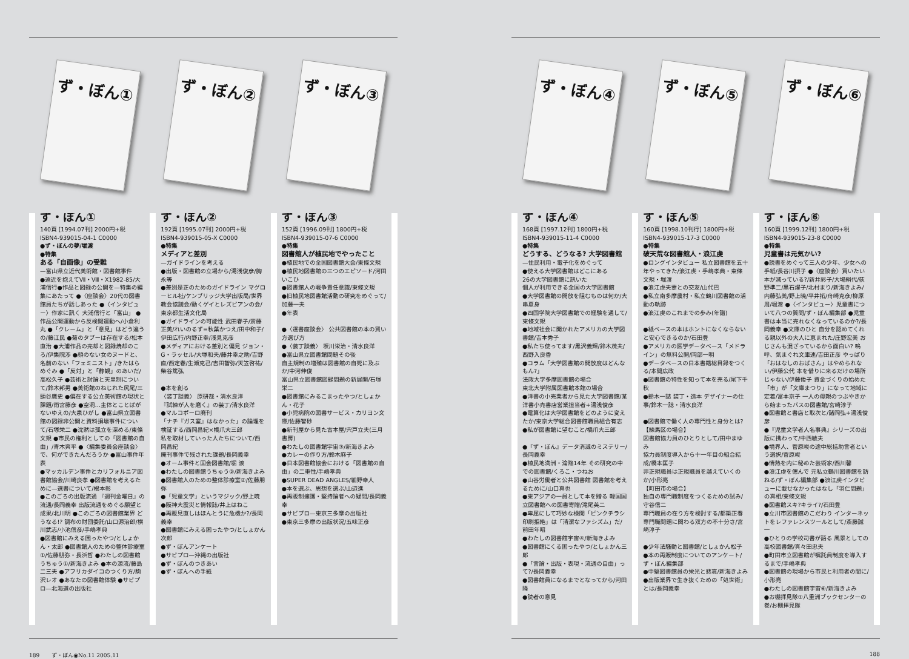ず・ぼん①
ず・ぼん②
ず・ぼん③
ず・ぼん①
140頁 [1994.07刊] 2000円+税
ISBN4-939015-04-1 C0000
●ず・ぼんの夢/堀渡
●特集
ある「自画像」の受難
—富山県立近代美術館・図書館事件
●遠近を抱えてⅦ・Ⅷ・Ⅹ1982-85/大浦信行●作品と図録の公開を—特集の編集にあたって ●〈座談会〉20代の図書館員たちが話しあった ●〈インタビュー〉作家に訊く 大浦信行と「富山」 ●作品公開運動から反検閲運動へ/小倉利丸 ●「クレーム」と「意見」はどう違うの/藤江民 ●菊のタブーは存在する/松本直治 ●大浦作品の売却と図録焼却のころ/伊集院渉 ●顔のない女のヌードと、名前のない「フェミニスト」/きたはらめぐみ ●「反対」と「静観」のあいだ/高松久子 ●芸術と討論と天皇制について/鈴木邦男 ●美術館のねじれた尻尾/三頭谷鷹史 ●偏在する公立美術館の現状と課題/雨宮藤彦 ●空洞…主体とことばがないゆえの/大泉ひがし ●富山県立図書館の図録非公開と資料損壊事件について/石塚栄二 ●沈黙は孤立を深める/東條文規 ●市民の権利としての「図書館の自由」/青木爽平 ●〈編集委員会座談会〉で、何ができたんだろうか ●富山事件年表
●マッカルデン事件とカリフォルニア図書館協会/川崎良孝 ●図書館を考えるために—選書について/根本彰
●このごろの出版流通 『週刊金曜日』の流通/長岡義幸 出版流通をめぐる願望と成果/北川明 ●このごろの図書館業界 どうなる!? 調布の財団委託/山口源治郎/横川武志/小池信彦/手嶋孝典
●図書館にみえる困ったやつ/としょかん・太郎 ●図書館人のための整体診療室①/佐藤朋弥・長浜哲 ●わたしの図書館うちゅう①/新海きよみ ●本の源流/藤島二三夫 ●アフリカダイコのつくり方/駒沢レオ ●あなたの図書館体験 ●サビプロ—北海道の出版社
ず・ぼん②
192頁 [1995.07刊] 2000円+税
ISBN4-939015-05-X C0000
●特集
メディアと差別
—ガイドラインを考える
●出版・図書館の立場から/湯浅俊彦/胸永等
●差別是正のためのガイドライン マグローヒル社/ケンブリッジ大学出版局/世界教会協議会/動くゲイとレズビアンの会/東京都生活文化局
●ガイドラインの可能性 武田春子/斎藤正美/れいのるず=秋葉かつえ/田中和子/伊田広行/内野正幸/浅見克彦
●メディアにおける差別と偏見 ジョン・G・ラッセル/大塚和夫/藤井幸之助/吉野直/西定春/生瀬克己/吉田智弥/天笠啓祐/柴谷篤弘
●本を創る
〈装丁談義〉 原研哉・清水良洋
『試練が人を磨く』の装丁/清水良洋
●マルコポーロ廃刊
「ナチ『ガス室』はなかった」の論理を検証する/西岡昌紀×橋爪大三郎
私を取材していった人たちについて/西岡昌紀
廃刊事件で残された課題/長岡義幸
●オーム事件と国会図書館/堀 渡
●わたしの図書館うちゅう②/新海きよみ
●図書館人のための整体診療室②/佐藤朋弥
●「児童文学」というマジック/野上暁
●阪神大震災と情報誌/井上はねこ
●再販見直しはほんとうに危機か?/長岡義幸
●図書館にみえる困ったやつ/としょかん次郎
●ず・ぼんアンケート
●サビプロ—沖縄の出版社
●ず・ぼんのつきあい
●ず・ぼんへの手紙
ず・ぼん③
152頁 [1996.09刊] 1800円+税
ISBN4-939015-07-6 C0000
●特集
図書館人が植民地でやったこと
●植民地での全国図書館大会/東條文規
●植民地図書館の三つのエピソード/河田いこひ
●図書館人の戦争責任意識/東條文規
●旧植民地図書館活動の研究をめぐって/加藤一夫
●年表
●〈選書座談会〉 公共図書館の本の買い方選び方
●〈装丁談義〉 坂川栄治・清水良洋
●富山県立図書館問題その後
自主規制の増殖は図書館の自死に及ぶか/中河伸俊
富山県立図書館図録問題の新展開/石塚栄二
●図書館にみるこまったやつ/としょかん・花子
●小児病院の図書サービス・カリヨン文庫/佐藤智砂
●新刊屋から見た古本屋/宍戸立夫(三月書房)
●わたしの図書館宇宙③/新海きよみ
●カレーの作り方/鈴木麻子
●日本図書館協会における「図書館の自由」の二重性/手嶋孝典
●SUPER DEAD ANGLES/細野幸人
●本を選ぶ、思想を選ぶ/山辺進
●再販制擁護・堅持論者への疑問/長岡義幸
●サビプロ—東京三多摩の出版社
●東京三多摩の出版状況/五味正彦
189 ず・ぼん◉No.11 2005.11
ず・ぼん④
ず・ぼん⑤
ず・ぼん⑥
ず・ぼん④
168頁 [1997.12刊] 1800円+税
ISBN4-939015-11-4 C0000
●特集
どうする、どうなる? 大学図書館
—住民利用・電子化をめぐって
●使える大学図書館はどこにある
26の大学図書館に訊いた
個人が利用できる全国の大学図書館
●大学図書館の開放を阻むものは何か/大串夏身
●四国学院大学図書館での経験を通して/東條文規
●地域社会に開かれたアメリカの大学図書館/吉本秀子
●私たち使ってます/黒沢義輝/鈴木茂夫/西野入良香
●コラム「大学図書館の開放度はどんなもん?」
法政大学多摩図書館の場合
東北大学附属図書館本館の場合
●洋書の小売業者から見た大学図書館/某洋書小売書店営業担当者+湯浅俊彦
●電算化は大学図書館をどのように変えたか/東京大学総合図書館職員組合有志
●私が図書館に望むこと/橋爪大三郎
●『ず・ぼん』データ消滅のミステリー/長岡義幸
●植民地満洲・淪陥14年 その研究の中での図書館/くろこ・つねお
●山谷労働者と公共図書館 図書館を考えるために/山口真也
●東アジアの一員として本を贈る 韓国国立図書館への図書寄贈/滝尾英二
●卑屈にして巧妙な検閲「ピンクチラシ印刷拒絶」は「清潔なファシズム」だ/前田年昭
●わたしの図書館宇宙④/新海きよみ
●図書館にくる困ったやつ/としょかん三郎
●「言論・出版・表現・流通の自由」って?/長岡義幸
●図書館員になるまでとなってから/河田隆
●読者の意見
ず・ぼん⑤
160頁 [1998.10刊行] 1800円+税
ISBN4-939015-17-3 C0000
●特集
破天荒な図書館人・浪江虔
●ロングインタビュー 私立図書館を五十年やってきた/浪江虔・手嶋孝典・東條文規・堀渡
●浪江虔夫妻との交友/山代巴
●私立南多摩農村・私立鶴川図書館の活動の軌跡
●浪江虔のこれまでの歩み(年譜)
●紙ベースの本はホントになくならないと安心できるのか/石田豊
●アメリカの医学データベース「メドライン」の無料公開/岡部一明
●データベースの日本書籍総目録をつくる/本間広政
●図書館の特性を知って本を売る/尾下千秋
●鈴木一誌 装丁・造本 デザイナーの仕事/鈴木一誌・清水良洋
●図書館で働く人の専門性と身分とは?
【練馬区の場合】
図書館協力員のひとりとして/田中まゆみ
協力員制度導入から十一年目の組合結成/橋本匡子
非正規職員は正規職員を越えていくのか/小形亮
【町田市の場合】
独自の専門職制度をつくるための試み/守谷信二
専門職員の在り方を検討する/都築正春
専門職問題に関わる双方の不十分さ/宮崎淳子
●少年法騒動と図書館/としょかん松子
●本の再販制度についてのアンケート/ず・ぼん編集部
●中堅図書館員の栄光と悲哀/新海きよみ
●出版業界で生き抜くための「処世術」とは/長岡義幸
ず・ぼん⑥
160頁 [1999.12刊] 1800円+税
ISBN4-939015-23-8 C0000
●特集
児童書は元気かい?
●読書をめぐって三人の少年、少女への手紙/長谷川摂子 ●〈座談会〉買いたい本が減っている?/新井彩子/大場絹代/荻野準二/黒石燿子/北村まり/新海きよみ/内藤弘美/野上暁/平井拓/舟崎克彦/柳原周/堀渡 ●〈インタビュー〉児童書について八つの質問/ず・ぼん編集部 ●児童書は本当に売れなくなっているのか?/長岡義幸 ●文庫のひと 自分を認めてくれる親以外の大人に恵まれた/庄野宏美 おじさんも混ざっているから面白い? 嗚呼、気まぐれ文庫連/吉田正彦 やっぱり「おはなしのおばさん」はやめられない/伊藤公代 本を借りに来るだけの場所じゃない/伊藤倭子 資金づくりの始めた「市」が「文庫まつり」になって地域に定着/富本京子 一人の母親のつぶやきから始まったバスの図書館/宮崎淳子
●図書館と書店と取次と/諸岡弘+湯浅俊彦
●『児童文学者人名事典』シリーズの出版に携わって/中西敏夫
●境界人、菅原峻の途中総括助言者という選択/菅原峻
●情熱を内に秘めた芸術家/西川馨
●浪江虔を偲んで 元私立鶴川図書館を訪ねる/ず・ぼん編集部 ●浪江虔インタビューに載せなかったはなし「羽仁問題」の真相/東條文規
●図書館スキ?キライ?/石田豊
●立川市図書館のこだわり インターネットをレファレンスツールとして/斎藤誠一
●ひとりの学校司書が語る 風景としての高校図書館/真々田忠夫
●町田市立図書館が嘱託員制度を導入するまで/手嶋孝典
●図書館の現場から市民と利用者の間に/小形亮
●わたしの図書館宇宙⑥/新海きよみ
●お棚拝見隊①八重洲ブックセンターの巻/お棚拝見隊
188